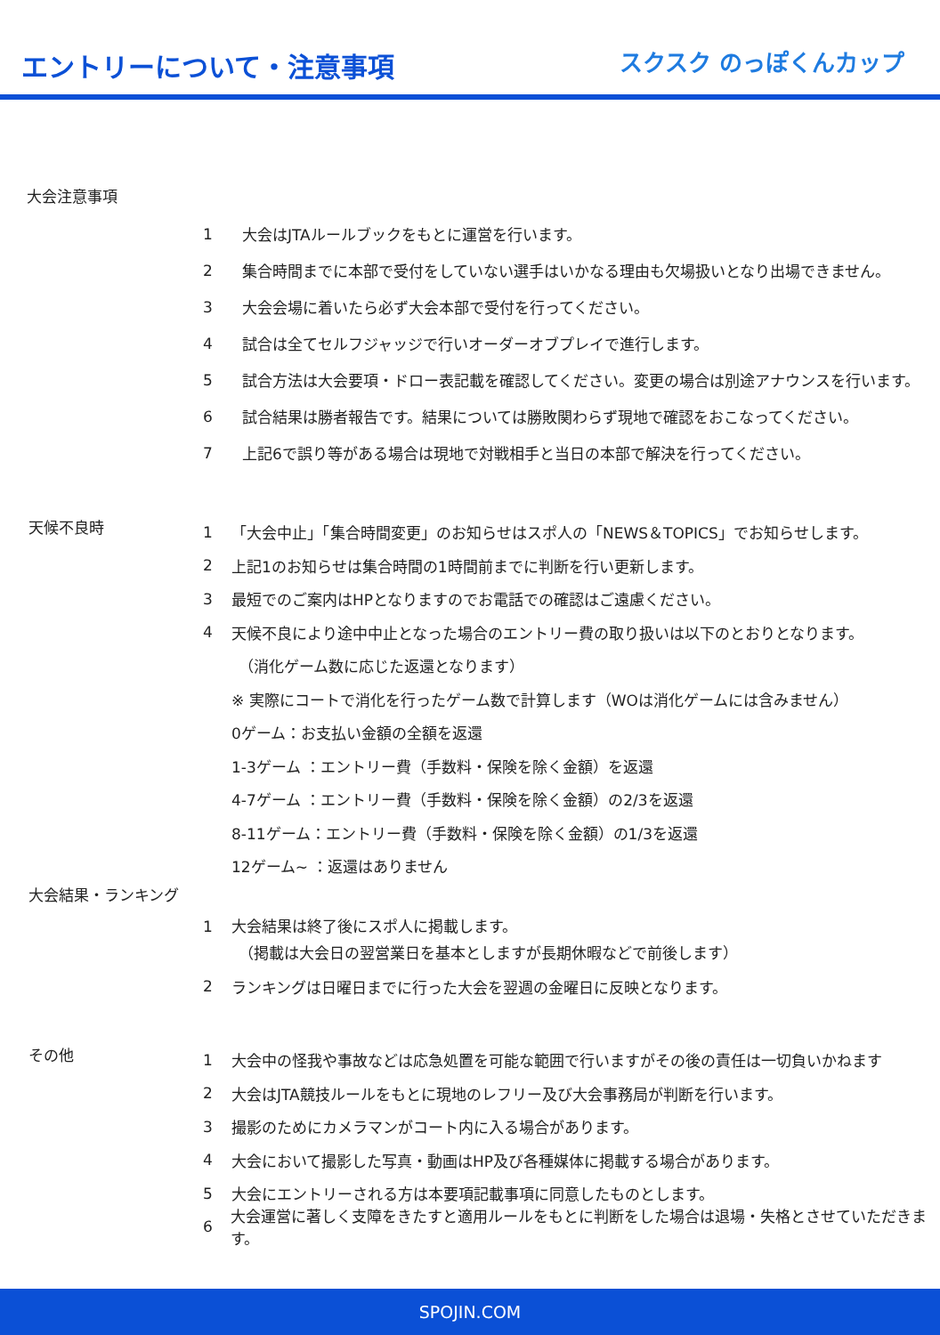エントリーについて・注意事項
スクスク のっぽくんカップ
大会注意事項
1 大会はJTAルールブックをもとに運営を行います。
2 集合時間までに本部で受付をしていない選手はいかなる理由も欠場扱いとなり出場できません。
3 大会会場に着いたら必ず大会本部で受付を行ってください。
4 試合は全てセルフジャッジで行いオーダーオブプレイで進行します。
5 試合方法は大会要項・ドロー表記載を確認してください。変更の場合は別途アナウンスを行います。
6 試合結果は勝者報告です。結果については勝敗関わらず現地で確認をおこなってください。
7 上記6で誤り等がある場合は現地で対戦相手と当日の本部で解決を行ってください。
天候不良時
1 「大会中止」「集合時間変更」のお知らせはスポ人の「NEWS＆TOPICS」でお知らせします。
2 上記1のお知らせは集合時間の1時間前までに判断を行い更新します。
3 最短でのご案内はHPとなりますのでお電話での確認はご遠慮ください。
4 天候不良により途中中止となった場合のエントリー費の取り扱いは以下のとおりとなります。
（消化ゲーム数に応じた返還となります）
※ 実際にコートで消化を行ったゲーム数で計算します（WOは消化ゲームには含みません）
0ゲーム：お支払い金額の全額を返還
1-3ゲーム ：エントリー費（手数料・保険を除く金額）を返還
4-7ゲーム ：エントリー費（手数料・保険を除く金額）の2/3を返還
8-11ゲーム：エントリー費（手数料・保険を除く金額）の1/3を返還
12ゲーム~ ：返還はありません
大会結果・ランキング
1 大会結果は終了後にスポ人に掲載します。
（掲載は大会日の翌営業日を基本としますが長期休暇などで前後します）
2 ランキングは日曜日までに行った大会を翌週の金曜日に反映となります。
その他
1 大会中の怪我や事故などは応急処置を可能な範囲で行いますがその後の責任は一切負いかねます
2 大会はJTA競技ルールをもとに現地のレフリー及び大会事務局が判断を行います。
3 撮影のためにカメラマンがコート内に入る場合があります。
4 大会において撮影した写真・動画はHP及び各種媒体に掲載する場合があります。
5 大会にエントリーされる方は本要項記載事項に同意したものとします。
6 大会運営に著しく支障をきたすと適用ルールをもとに判断をした場合は退場・失格とさせていただきます。
SPOJIN.COM